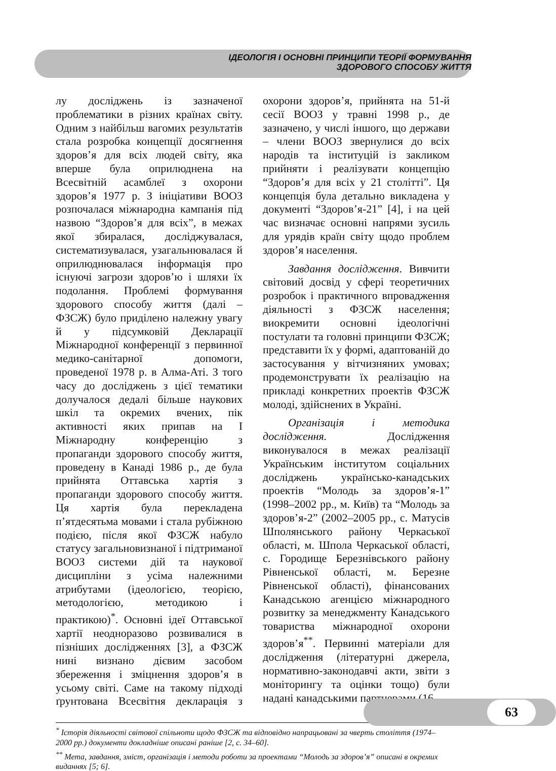ІДЕОЛОГІЯ І ОСНОВНІ ПРИНЦИПИ ТЕОРІЇ ФОРМУВАННЯ
ЗДОРОВОГО СПОСОБУ ЖИТТЯ
лу досліджень із зазначеної проблематики в різних країнах світу. Одним з найбільш вагомих результатів стала розробка концепції досягнення здоров’я для всіх людей світу, яка вперше була оприлюднена на Всесвітній асамблеї з охорони здоров’я 1977 р. З ініціативи ВООЗ розпочалася міжнародна кампанія під назвою “Здоров’я для всіх”, в межах якої збиралася, досліджувалася, систематизувалася, узагальнювалася й оприлюднювалася інформація про існуючі загрози здоров’ю і шляхи їх подолання. Проблемі формування здорового способу життя (далі – ФЗСЖ) було приділено належну увагу й у підсумковій Декларації Міжнародної конференції з первинної медико-санітарної допомоги, проведеної 1978 р. в Алма-Аті. З того часу до досліджень з цієї тематики долучалося дедалі більше наукових шкіл та окремих вчених, пік активності яких припав на І Міжнародну конференцію з пропаганди здорового способу життя, проведену в Канаді 1986 р., де була прийнята Оттавська хартія з пропаганди здорового способу життя. Ця хартія була перекладена п’ятдесятьма мовами і стала рубіжною подією, після якої ФЗСЖ набуло статусу загальновизнаної і підтриманої ВООЗ системи дій та наукової дисципліни з усіма належними атрибутами (ідеологією, теорією, методологією, методикою і практикою)<sup>*</sup>. Основні ідеї Оттавської хартії неодноразово розвивалися в пізніших дослідженнях [3], а ФЗСЖ нині визнано дієвим засобом збереження і зміцнення здоров’я в усьому світі. Саме на такому підході ґрунтована Всесвітня декларація з охорони здоров’я, прийнята на 51-й сесії ВООЗ у травні 1998 р., де зазначено, у числі іншого, що держави – члени ВООЗ звернулися до всіх народів та інституцій із закликом прийняти і реалізувати концепцію “Здоров’я для всіх у 21 столітті”. Ця концепція була детально викладена у документі “Здоров’я-21” [4], і на цей час визначає основні напрями зусиль для урядів країн світу щодо проблем здоров’я населення.
Завдання дослідження. Вивчити світовий досвід у сфері теоретичних розробок і практичного впровадження діяльності з ФЗСЖ населення; виокремити основні ідеологічні постулати та головні принципи ФЗСЖ; представити їх у формі, адаптованій до застосування у вітчизняних умовах; продемонструвати їх реалізацію на прикладі конкретних проектів ФЗСЖ молоді, здійснених в Україні.
Організація і методика дослідження. Дослідження виконувалося в межах реалізації Українським інститутом соціальних досліджень українсько-канадських проектів “Молодь за здоров’я-1” (1998–2002 рр., м. Київ) та “Молодь за здоров’я-2” (2002–2005 рр., с. Матусів Шполянського району Черкаської області, м. Шпола Черкаської області, с. Городище Березнівського району Рівненської області, м. Березне Рівненської області), фінансованих Канадською агенцією міжнародного розвитку за менеджменту Канадського товариства міжнародної охорони здоров’я<sup>**</sup>. Первинні матеріали для дослідження (літературні джерела, нормативно-законодавчі акти, звіти з моніторингу та оцінки тощо) були надані канадськими партнерами (16
<sup>*</sup> Історія діяльності світової спільноти щодо ФЗСЖ та відповідно напрацьовані за чверть століття (1974–2000 рр.) документи докладніше описані раніше [2, с. 34–60].
<sup>**</sup> Мета, завдання, зміст, організація і методи роботи за проектами “Молодь за здоров’я” описані в окремих виданнях [5; 6].
63